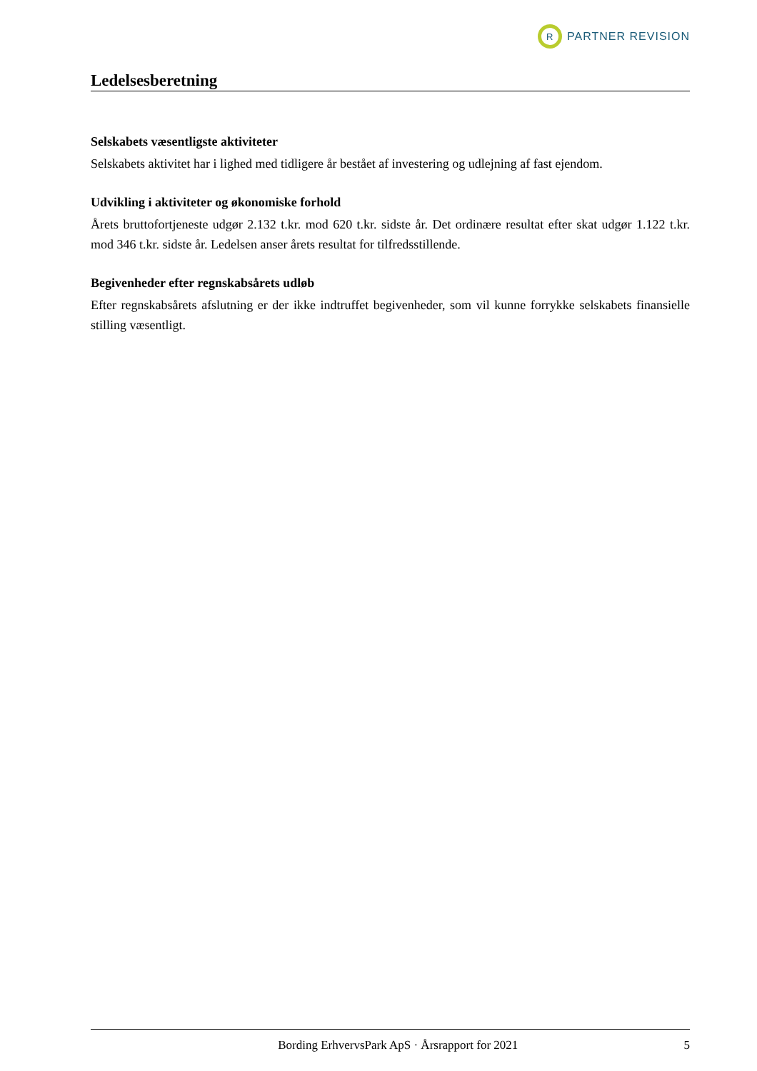R
PARTNER REVISION
Ledelsesberetning
Selskabets væsentligste aktiviteter
Selskabets aktivitet har i lighed med tidligere år bestået af investering og udlejning af fast ejendom.
Udvikling i aktiviteter og økonomiske forhold
Årets bruttofortjeneste udgør 2.132 t.kr. mod 620 t.kr. sidste år. Det ordinære resultat efter skat udgør 1.122 t.kr. mod 346 t.kr. sidste år. Ledelsen anser årets resultat for tilfredsstillende.
Begivenheder efter regnskabsårets udløb
Efter regnskabsårets afslutning er der ikke indtruffet begivenheder, som vil kunne forrykke selskabets finansielle stilling væsentligt.
Bording ErhvervsPark ApS · Årsrapport for 2021 5